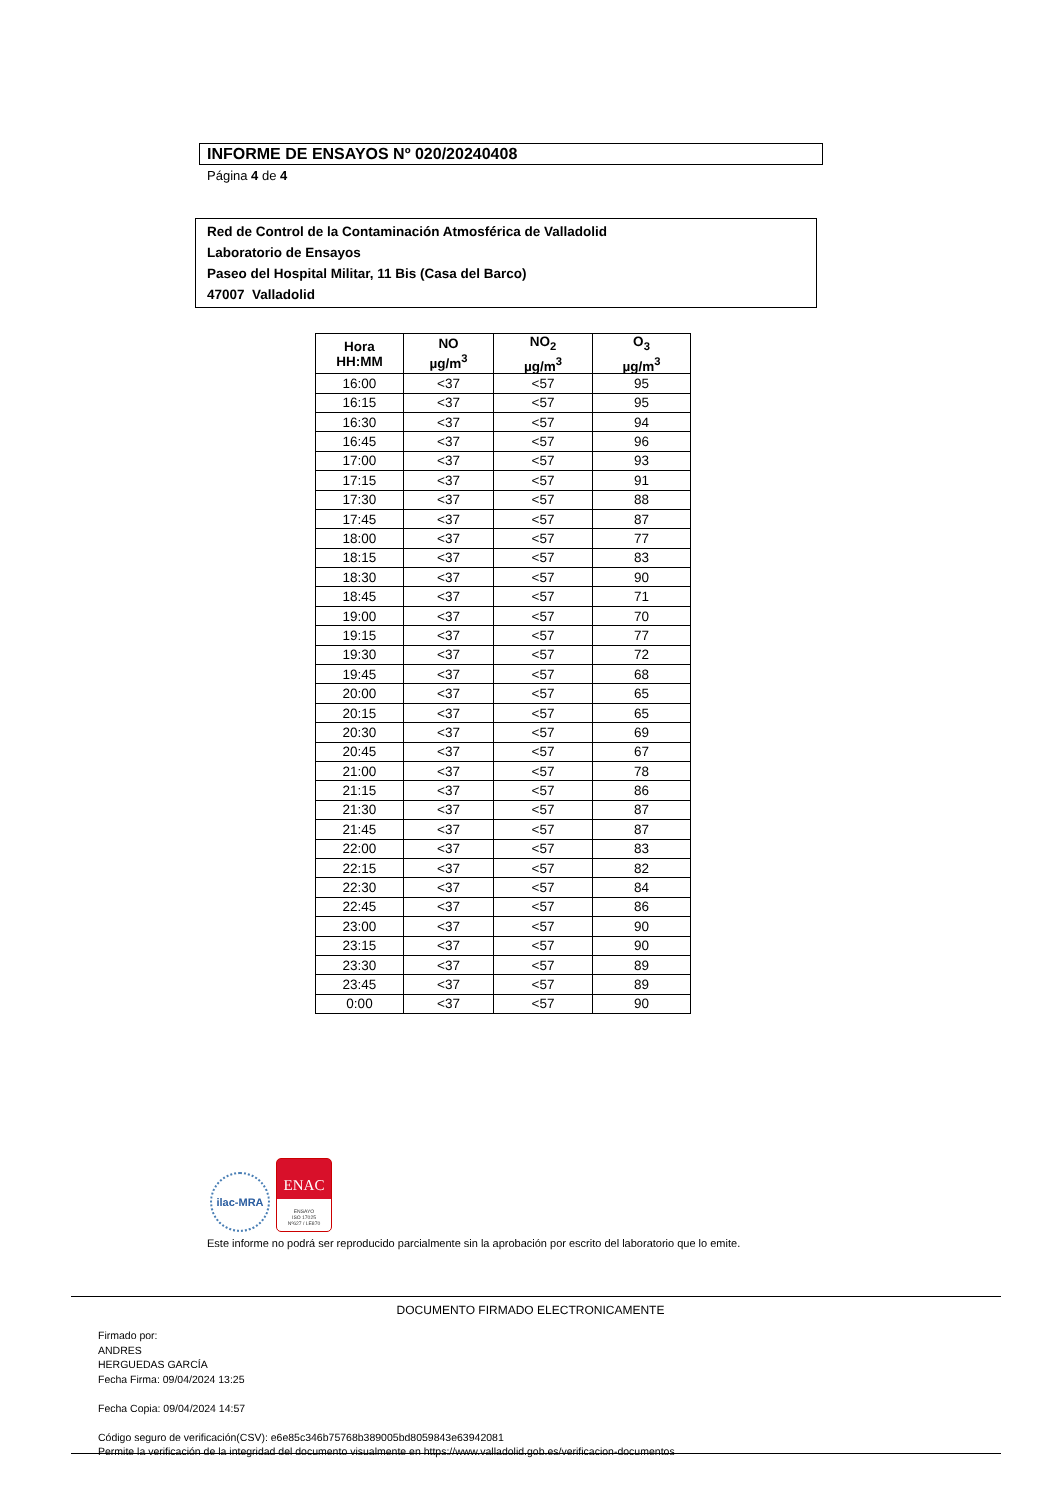INFORME DE ENSAYOS Nº 020/20240408
Página 4 de 4
Red de Control de la Contaminación Atmosférica de Valladolid
Laboratorio de Ensayos
Paseo del Hospital Militar, 11 Bis (Casa del Barco)
47007 Valladolid
| Hora HH:MM | NO µg/m<sup>3</sup> | NO<sub>2</sub> µg/m<sup>3</sup> | O<sub>3</sub> µg/m<sup>3</sup> |
| --- | --- | --- | --- |
| 16:00 | <37 | <57 | 95 |
| 16:15 | <37 | <57 | 95 |
| 16:30 | <37 | <57 | 94 |
| 16:45 | <37 | <57 | 96 |
| 17:00 | <37 | <57 | 93 |
| 17:15 | <37 | <57 | 91 |
| 17:30 | <37 | <57 | 88 |
| 17:45 | <37 | <57 | 87 |
| 18:00 | <37 | <57 | 77 |
| 18:15 | <37 | <57 | 83 |
| 18:30 | <37 | <57 | 90 |
| 18:45 | <37 | <57 | 71 |
| 19:00 | <37 | <57 | 70 |
| 19:15 | <37 | <57 | 77 |
| 19:30 | <37 | <57 | 72 |
| 19:45 | <37 | <57 | 68 |
| 20:00 | <37 | <57 | 65 |
| 20:15 | <37 | <57 | 65 |
| 20:30 | <37 | <57 | 69 |
| 20:45 | <37 | <57 | 67 |
| 21:00 | <37 | <57 | 78 |
| 21:15 | <37 | <57 | 86 |
| 21:30 | <37 | <57 | 87 |
| 21:45 | <37 | <57 | 87 |
| 22:00 | <37 | <57 | 83 |
| 22:15 | <37 | <57 | 82 |
| 22:30 | <37 | <57 | 84 |
| 22:45 | <37 | <57 | 86 |
| 23:00 | <37 | <57 | 90 |
| 23:15 | <37 | <57 | 90 |
| 23:30 | <37 | <57 | 89 |
| 23:45 | <37 | <57 | 89 |
| 0:00 | <37 | <57 | 90 |
ilac-MRA
ENAC
ENSAYO
ISO 17025
Nº627 / LE870
Este informe no podrá ser reproducido parcialmente sin la aprobación por escrito del laboratorio que lo emite.
DOCUMENTO FIRMADO ELECTRONICAMENTE
Firmado por:
ANDRES
HERGUEDAS GARCÍA
Fecha Firma: 09/04/2024 13:25
Fecha Copia: 09/04/2024 14:57
Código seguro de verificación(CSV): e6e85c346b75768b389005bd8059843e63942081
Permite la verificación de la integridad del documento visualmente en https://www.valladolid.gob.es/verificacion-documentos